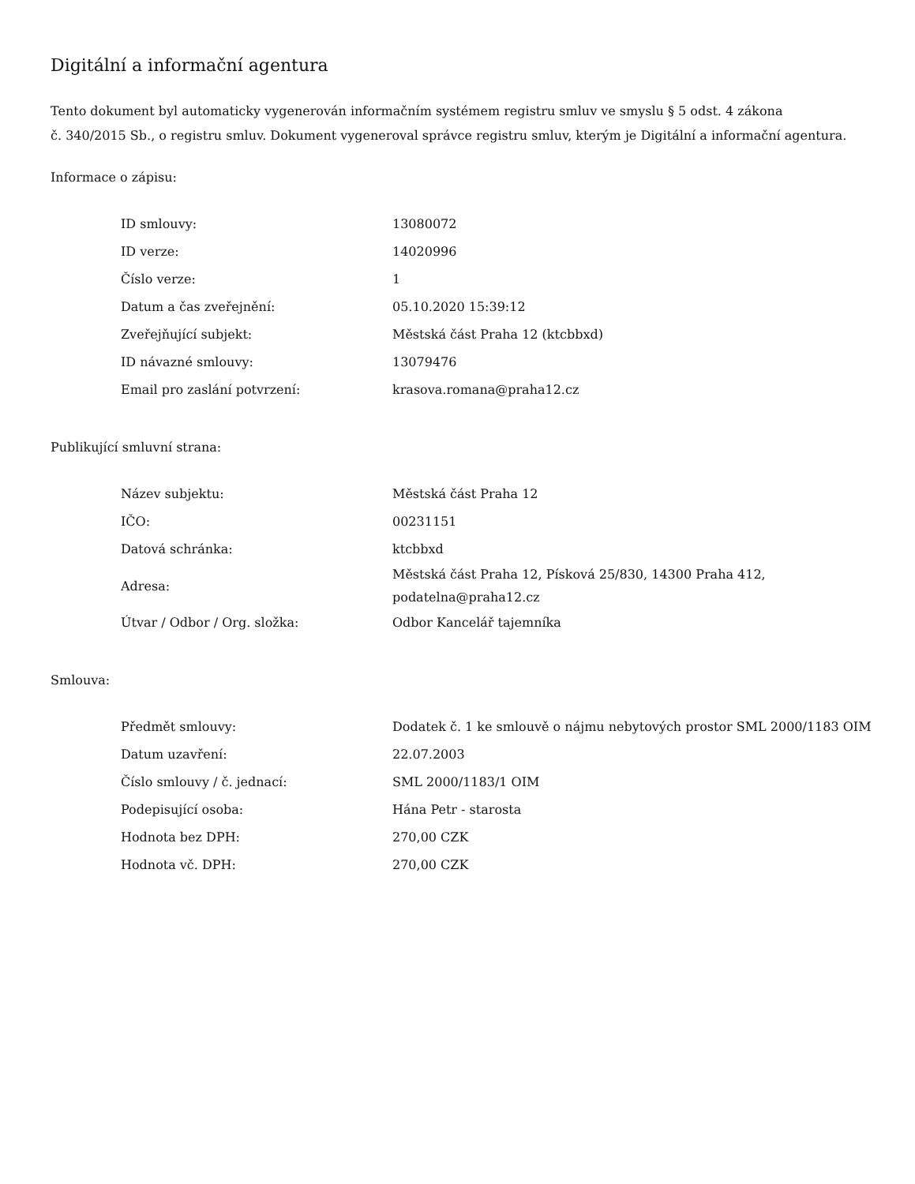Digitální a informační agentura
Tento dokument byl automaticky vygenerován informačním systémem registru smluv ve smyslu § 5 odst. 4 zákona
č. 340/2015 Sb., o registru smluv. Dokument vygeneroval správce registru smluv, kterým je Digitální a informační agentura.
Informace o zápisu:
| ID smlouvy: | 13080072 |
| ID verze: | 14020996 |
| Číslo verze: | 1 |
| Datum a čas zveřejnění: | 05.10.2020 15:39:12 |
| Zveřejňující subjekt: | Městská část Praha 12 (ktcbbxd) |
| ID návazné smlouvy: | 13079476 |
| Email pro zaslání potvrzení: | krasova.romana@praha12.cz |
Publikující smluvní strana:
| Název subjektu: | Městská část Praha 12 |
| IČO: | 00231151 |
| Datová schránka: | ktcbbxd |
| Adresa: | Městská část Praha 12, Písková 25/830, 14300 Praha 412, podatelna@praha12.cz |
| Útvar / Odbor / Org. složka: | Odbor Kancelář tajemníka |
Smlouva:
| Předmět smlouvy: | Dodatek č. 1 ke smlouvě o nájmu nebytových prostor SML 2000/1183 OIM |
| Datum uzavření: | 22.07.2003 |
| Číslo smlouvy / č. jednací: | SML 2000/1183/1 OIM |
| Podepisující osoba: | Hána Petr - starosta |
| Hodnota bez DPH: | 270,00 CZK |
| Hodnota vč. DPH: | 270,00 CZK |